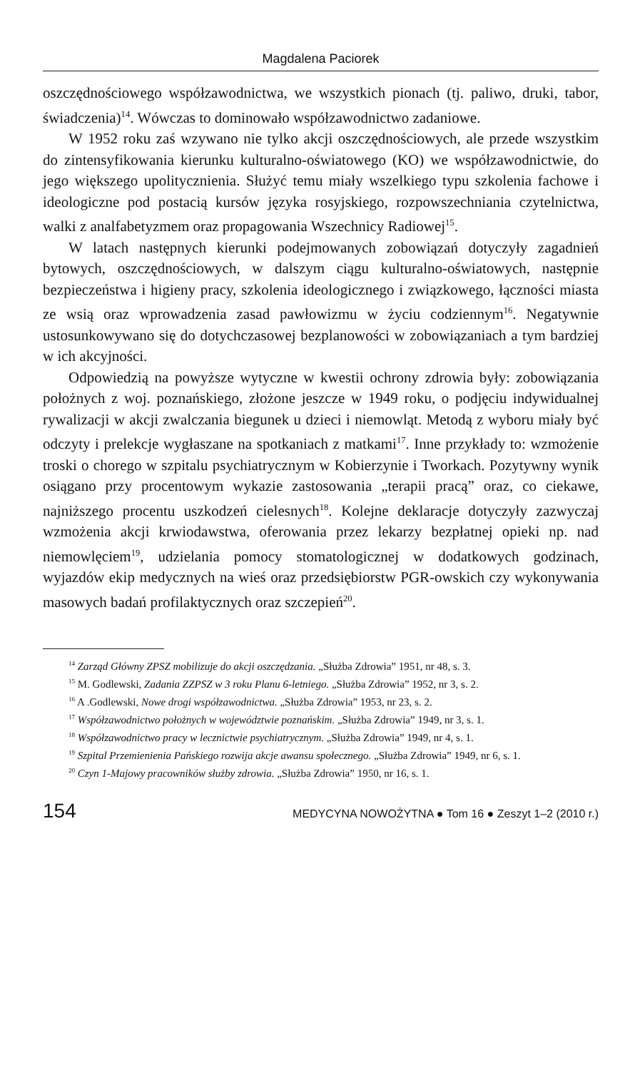Magdalena Paciorek
oszczędnościowego współzawodnictwa, we wszystkich pionach (tj. paliwo, druki, tabor, świadczenia)<sup>14</sup>. Wówczas to dominowało współzawodnictwo zadaniowe.
W 1952 roku zaś wzywano nie tylko akcji oszczędnościowych, ale przede wszystkim do zintensyfikowania kierunku kulturalno-oświatowego (KO) we współzawodnictwie, do jego większego upolitycznienia. Służyć temu miały wszelkiego typu szkolenia fachowe i ideologiczne pod postacią kursów języka rosyjskiego, rozpowszechniania czytelnictwa, walki z analfabetyzmem oraz propagowania Wszechnicy Radiowej<sup>15</sup>.
W latach następnych kierunki podejmowanych zobowiązań dotyczyły zagadnień bytowych, oszczędnościowych, w dalszym ciągu kulturalno-oświatowych, następnie bezpieczeństwa i higieny pracy, szkolenia ideologicznego i związkowego, łączności miasta ze wsią oraz wprowadzenia zasad pawłowizmu w życiu codziennym<sup>16</sup>. Negatywnie ustosunkowywano się do dotychczasowej bezplanowości w zobowiązaniach a tym bardziej w ich akcyjności.
Odpowiedzią na powyższe wytyczne w kwestii ochrony zdrowia były: zobowiązania położnych z woj. poznańskiego, złożone jeszcze w 1949 roku, o podjęciu indywidualnej rywalizacji w akcji zwalczania biegunek u dzieci i niemowląt. Metodą z wyboru miały być odczyty i prelekcje wygłaszane na spotkaniach z matkami<sup>17</sup>. Inne przykłady to: wzmożenie troski o chorego w szpitalu psychiatrycznym w Kobierzynie i Tworkach. Pozytywny wynik osiągano przy procentowym wykazie zastosowania „terapii pracą” oraz, co ciekawe, najniższego procentu uszkodzeń cielesnych<sup>18</sup>. Kolejne deklaracje dotyczyły zazwyczaj wzmożenia akcji krwiodawstwa, oferowania przez lekarzy bezpłatnej opieki np. nad niemowlęciem<sup>19</sup>, udzielania pomocy stomatologicznej w dodatkowych godzinach, wyjazdów ekip medycznych na wieś oraz przedsiębiorstw PGR-owskich czy wykonywania masowych badań profilaktycznych oraz szczepień<sup>20</sup>.
<sup>14</sup> Zarząd Główny ZPSZ mobilizuje do akcji oszczędzania. „Służba Zdrowia” 1951, nr 48, s. 3.
<sup>15</sup> M. Godlewski, Zadania ZZPSZ w 3 roku Planu 6-letniego. „Służba Zdrowia” 1952, nr 3, s. 2.
<sup>16</sup> A .Godlewski, Nowe drogi współzawodnictwa. „Służba Zdrowia” 1953, nr 23, s. 2.
<sup>17</sup> Współzawodnictwo położnych w województwie poznańskim. „Służba Zdrowia” 1949, nr 3, s. 1.
<sup>18</sup> Współzawodnictwo pracy w lecznictwie psychiatrycznym. „Służba Zdrowia” 1949, nr 4, s. 1.
<sup>19</sup> Szpital Przemienienia Pańskiego rozwija akcje awansu społecznego. „Służba Zdrowia” 1949, nr 6, s. 1.
<sup>20</sup> Czyn 1-Majowy pracowników służby zdrowia. „Służba Zdrowia” 1950, nr 16, s. 1.
154 MEDYCYNA NOWOŻYTNA ● Tom 16 ● Zeszyt 1–2 (2010 r.)